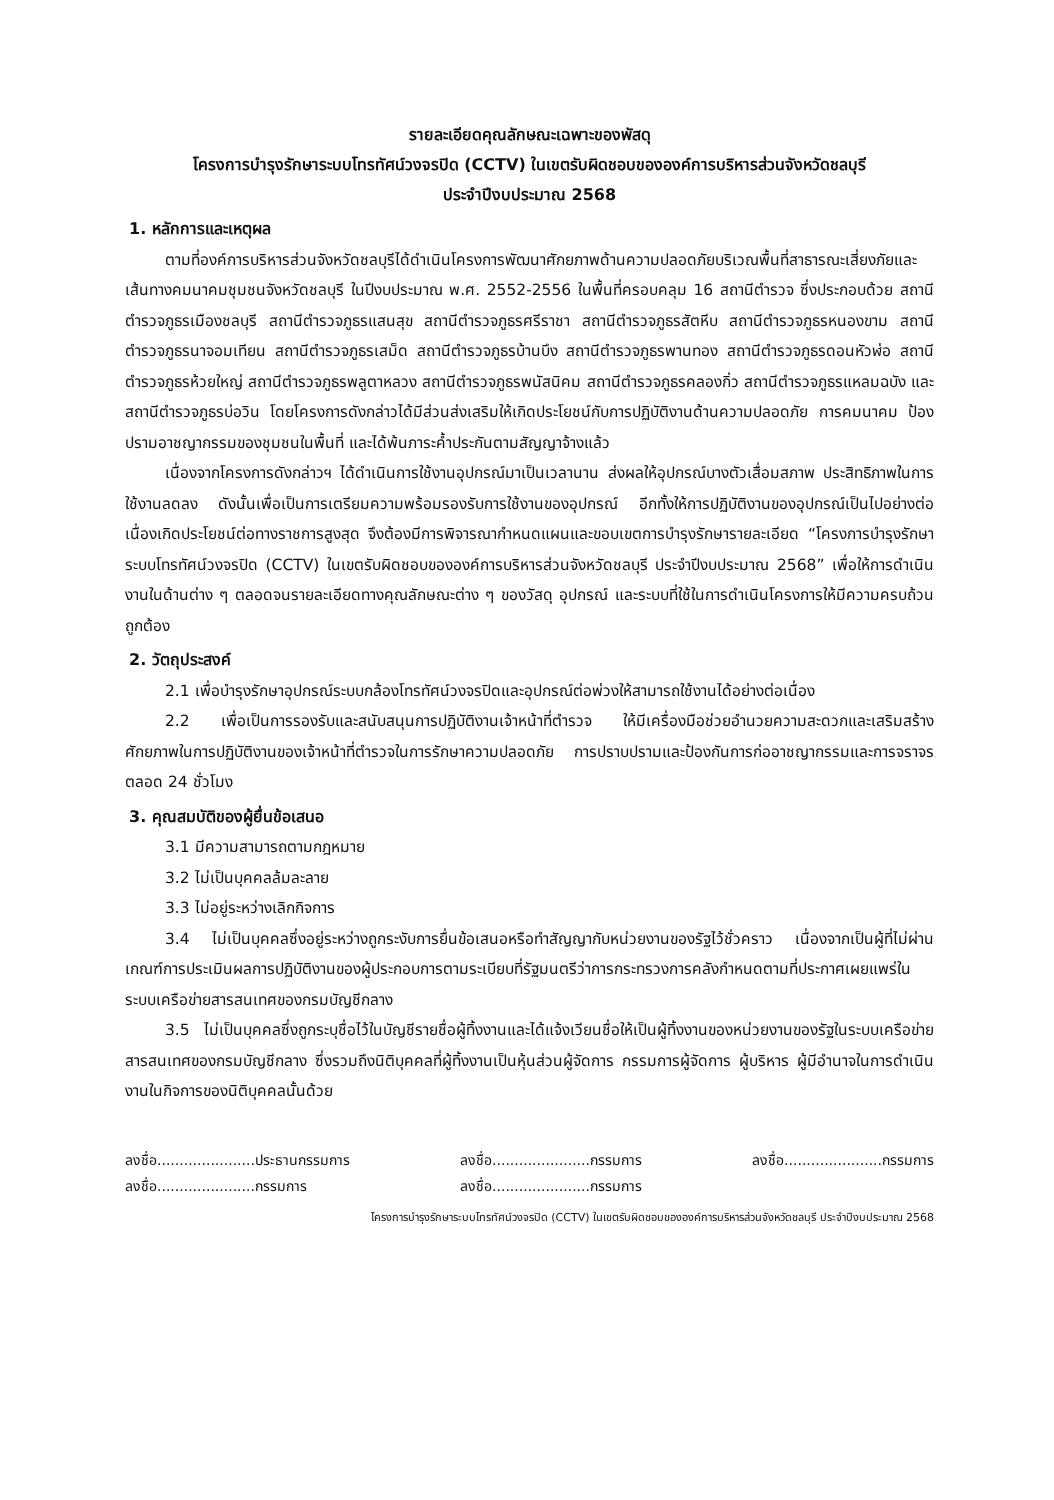รายละเอียดคุณลักษณะเฉพาะของพัสดุ
โครงการบำรุงรักษาระบบโทรทัศน์วงจรปิด (CCTV) ในเขตรับผิดชอบขององค์การบริหารส่วนจังหวัดชลบุรี
ประจำปีงบประมาณ 2568
1. หลักการและเหตุผล
ตามที่องค์การบริหารส่วนจังหวัดชลบุรีได้ดำเนินโครงการพัฒนาศักยภาพด้านความปลอดภัยบริเวณพื้นที่สาธารณะเสี่ยงภัยและเส้นทางคมนาคมชุมชนจังหวัดชลบุรี ในปีงบประมาณ พ.ศ. 2552-2556 ในพื้นที่ครอบคลุม 16 สถานีตำรวจ ซึ่งประกอบด้วย สถานีตำรวจภูธรเมืองชลบุรี สถานีตำรวจภูธรแสนสุข สถานีตำรวจภูธรศรีราชา สถานีตำรวจภูธรสัตหีบ สถานีตำรวจภูธรหนองขาม สถานีตำรวจภูธรนาจอมเทียน สถานีตำรวจภูธรเสม็ด สถานีตำรวจภูธรบ้านบึง สถานีตำรวจภูธรพานทอง สถานีตำรวจภูธรดอนหัวฬ่อ สถานีตำรวจภูธรห้วยใหญ่ สถานีตำรวจภูธรพลูตาหลวง สถานีตำรวจภูธรพนัสนิคม สถานีตำรวจภูธรคลองกิ่ว สถานีตำรวจภูธรแหลมฉบัง และสถานีตำรวจภูธรบ่อวิน โดยโครงการดังกล่าวได้มีส่วนส่งเสริมให้เกิดประโยชน์กับการปฏิบัติงานด้านความปลอดภัย การคมนาคม ป้องปรามอาชญากรรมของชุมชนในพื้นที่ และได้พ้นภาระค้ำประกันตามสัญญาจ้างแล้ว
เนื่องจากโครงการดังกล่าวฯ ได้ดำเนินการใช้งานอุปกรณ์มาเป็นเวลานาน ส่งผลให้อุปกรณ์บางตัวเสื่อมสภาพ ประสิทธิภาพในการใช้งานลดลง ดังนั้นเพื่อเป็นการเตรียมความพร้อมรองรับการใช้งานของอุปกรณ์ อีกทั้งให้การปฏิบัติงานของอุปกรณ์เป็นไปอย่างต่อเนื่องเกิดประโยชน์ต่อทางราชการสูงสุด จึงต้องมีการพิจารณากำหนดแผนและขอบเขตการบำรุงรักษารายละเอียด “โครงการบำรุงรักษาระบบโทรทัศน์วงจรปิด (CCTV) ในเขตรับผิดชอบขององค์การบริหารส่วนจังหวัดชลบุรี ประจำปีงบประมาณ 2568” เพื่อให้การดำเนินงานในด้านต่าง ๆ ตลอดจนรายละเอียดทางคุณลักษณะต่าง ๆ ของวัสดุ อุปกรณ์ และระบบที่ใช้ในการดำเนินโครงการให้มีความครบถ้วนถูกต้อง
2. วัตถุประสงค์
2.1 เพื่อบำรุงรักษาอุปกรณ์ระบบกล้องโทรทัศน์วงจรปิดและอุปกรณ์ต่อพ่วงให้สามารถใช้งานได้อย่างต่อเนื่อง
2.2 เพื่อเป็นการรองรับและสนับสนุนการปฏิบัติงานเจ้าหน้าที่ตำรวจ ให้มีเครื่องมือช่วยอำนวยความสะดวกและเสริมสร้างศักยภาพในการปฏิบัติงานของเจ้าหน้าที่ตำรวจในการรักษาความปลอดภัย การปราบปรามและป้องกันการก่ออาชญากรรมและการจราจรตลอด 24 ชั่วโมง
3. คุณสมบัติของผู้ยื่นข้อเสนอ
3.1 มีความสามารถตามกฎหมาย
3.2 ไม่เป็นบุคคลล้มละลาย
3.3 ไม่อยู่ระหว่างเลิกกิจการ
3.4 ไม่เป็นบุคคลซึ่งอยู่ระหว่างถูกระงับการยื่นข้อเสนอหรือทำสัญญากับหน่วยงานของรัฐไว้ชั่วคราว เนื่องจากเป็นผู้ที่ไม่ผ่านเกณฑ์การประเมินผลการปฏิบัติงานของผู้ประกอบการตามระเบียบที่รัฐมนตรีว่าการกระทรวงการคลังกำหนดตามที่ประกาศเผยแพร่ในระบบเครือข่ายสารสนเทศของกรมบัญชีกลาง
3.5 ไม่เป็นบุคคลซึ่งถูกระบุชื่อไว้ในบัญชีรายชื่อผู้ทิ้งงานและได้แจ้งเวียนชื่อให้เป็นผู้ทิ้งงานของหน่วยงานของรัฐในระบบเครือข่ายสารสนเทศของกรมบัญชีกลาง ซึ่งรวมถึงนิติบุคคลที่ผู้ทิ้งงานเป็นหุ้นส่วนผู้จัดการ กรรมการผู้จัดการ ผู้บริหาร ผู้มีอำนาจในการดำเนินงานในกิจการของนิติบุคคลนั้นด้วย
ลงชื่อ......................ประธานกรรมการ
ลงชื่อ......................กรรมการ
ลงชื่อ......................กรรมการ
ลงชื่อ......................กรรมการ
ลงชื่อ......................กรรมการ
โครงการบำรุงรักษาระบบโทรทัศน์วงจรปิด (CCTV) ในเขตรับผิดชอบขององค์การบริหารส่วนจังหวัดชลบุรี ประจำปีงบประมาณ 2568